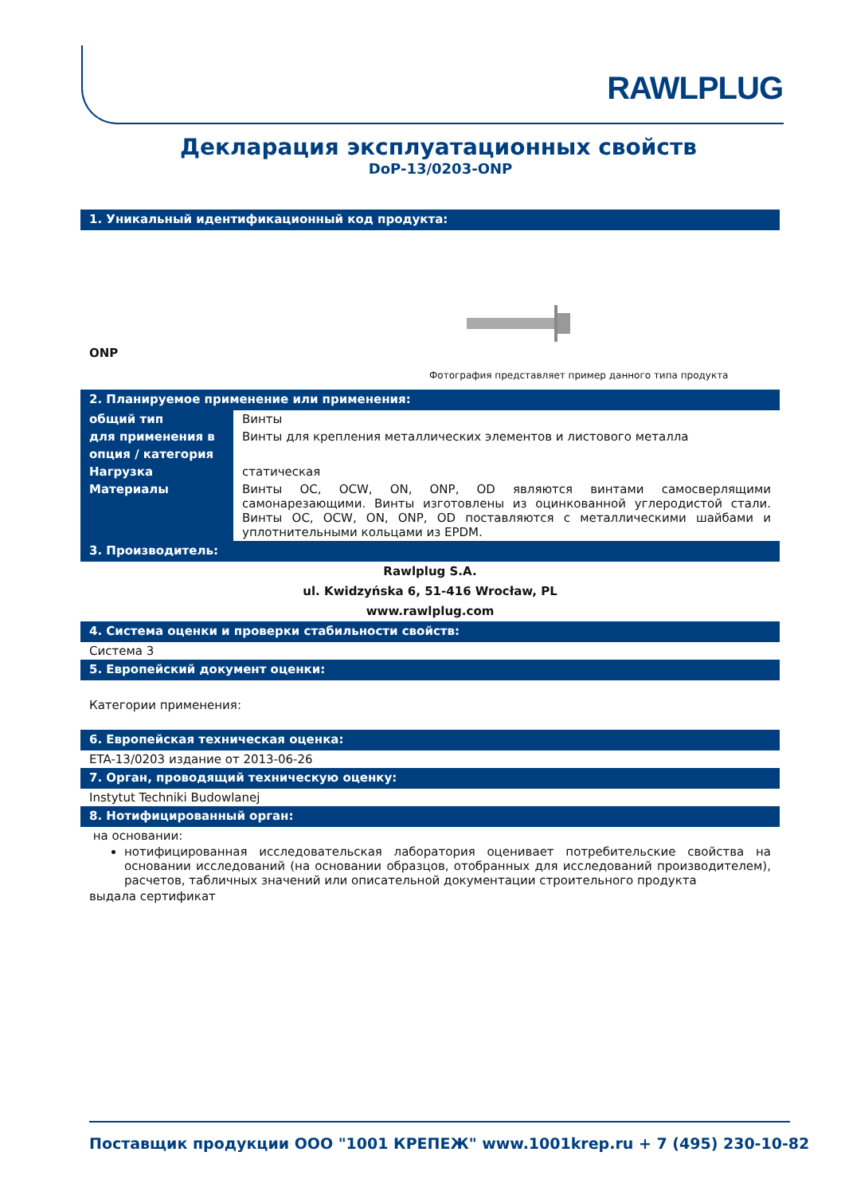RAWLPLUG
Декларация эксплуатационных свойств
DoP-13/0203-ONP
1. Уникальный идентификационный код продукта:
ONP
Фотография представляет пример данного типа продукта
2. Планируемое применение или применения:
| общий тип | Винты |
| для применения в | Винты для крепления металлических элементов и листового металла |
| опция / категория | |
| Нагрузка | статическая |
| Материалы | Винты OC, OCW, ON, ONP, OD являются винтами самосверлящими самонарезающими. Винты изготовлены из оцинкованной углеродистой стали. Винты OC, OCW, ON, ONP, OD поставляются с металлическими шайбами и уплотнительными кольцами из EPDM. |
3. Производитель:
Rawlplug S.A.
ul. Kwidzyńska 6, 51-416 Wrocław, PL
www.rawlplug.com
4. Система оценки и проверки стабильности свойств:
Система 3
5. Европейский документ оценки:
Категории применения:
6. Европейская техническая оценка:
ETA-13/0203 издание от 2013-06-26
7. Орган, проводящий техническую оценку:
Instytut Techniki Budowlanej
8. Нотифицированный орган:
на основании:
нотифицированная исследовательская лаборатория оценивает потребительские свойства на основании исследований (на основании образцов, отобранных для исследований производителем), расчетов, табличных значений или описательной документации строительного продукта
выдала сертификат
Поставщик продукции ООО "1001 КРЕПЕЖ" www.1001krep.ru + 7 (495) 230-10-82